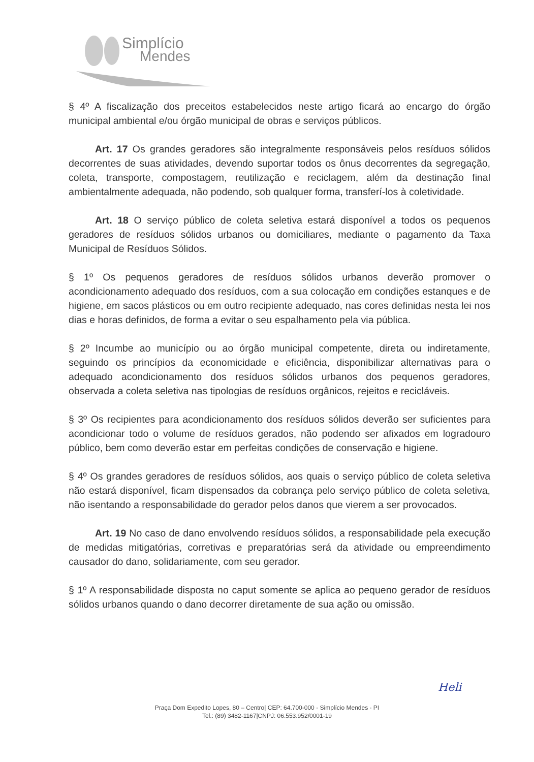Simplício
Mendes
§ 4º A fiscalização dos preceitos estabelecidos neste artigo ficará ao encargo do órgão municipal ambiental e/ou órgão municipal de obras e serviços públicos.
Art. 17 Os grandes geradores são integralmente responsáveis pelos resíduos sólidos decorrentes de suas atividades, devendo suportar todos os ônus decorrentes da segregação, coleta, transporte, compostagem, reutilização e reciclagem, além da destinação final ambientalmente adequada, não podendo, sob qualquer forma, transferí-los à coletividade.
Art. 18 O serviço público de coleta seletiva estará disponível a todos os pequenos geradores de resíduos sólidos urbanos ou domiciliares, mediante o pagamento da Taxa Municipal de Resíduos Sólidos.
§ 1º Os pequenos geradores de resíduos sólidos urbanos deverão promover o acondicionamento adequado dos resíduos, com a sua colocação em condições estanques e de higiene, em sacos plásticos ou em outro recipiente adequado, nas cores definidas nesta lei nos dias e horas definidos, de forma a evitar o seu espalhamento pela via pública.
§ 2º Incumbe ao município ou ao órgão municipal competente, direta ou indiretamente, seguindo os princípios da economicidade e eficiência, disponibilizar alternativas para o adequado acondicionamento dos resíduos sólidos urbanos dos pequenos geradores, observada a coleta seletiva nas tipologias de resíduos orgânicos, rejeitos e recicláveis.
§ 3º Os recipientes para acondicionamento dos resíduos sólidos deverão ser suficientes para acondicionar todo o volume de resíduos gerados, não podendo ser afixados em logradouro público, bem como deverão estar em perfeitas condições de conservação e higiene.
§ 4º Os grandes geradores de resíduos sólidos, aos quais o serviço público de coleta seletiva não estará disponível, ficam dispensados da cobrança pelo serviço público de coleta seletiva, não isentando a responsabilidade do gerador pelos danos que vierem a ser provocados.
Art. 19 No caso de dano envolvendo resíduos sólidos, a responsabilidade pela execução de medidas mitigatórias, corretivas e preparatórias será da atividade ou empreendimento causador do dano, solidariamente, com seu gerador.
§ 1º A responsabilidade disposta no caput somente se aplica ao pequeno gerador de resíduos sólidos urbanos quando o dano decorrer diretamente de sua ação ou omissão.
Heli
Praça Dom Expedito Lopes, 80 – Centro| CEP: 64.700-000 - Simplício Mendes - PI
Tel.: (89) 3482-1167|CNPJ: 06.553.952/0001-19